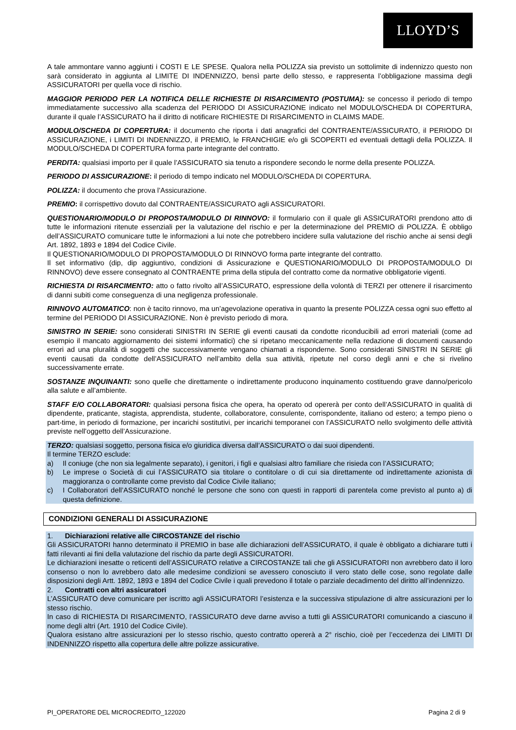LLOYD’S
A tale ammontare vanno aggiunti i COSTI E LE SPESE. Qualora nella POLIZZA sia previsto un sottolimite di indennizzo questo non sarà considerato in aggiunta al LIMITE DI INDENNIZZO, bensì parte dello stesso, e rappresenta l’obbligazione massima degli ASSICURATORI per quella voce di rischio.
MAGGIOR PERIODO PER LA NOTIFICA DELLE RICHIESTE DI RISARCIMENTO (POSTUMA): se concesso il periodo di tempo immediatamente successivo alla scadenza del PERIODO DI ASSICURAZIONE indicato nel MODULO/SCHEDA DI COPERTURA, durante il quale l’ASSICURATO ha il diritto di notificare RICHIESTE DI RISARCIMENTO in CLAIMS MADE.
MODULO/SCHEDA DI COPERTURA: il documento che riporta i dati anagrafici del CONTRAENTE/ASSICURATO, il PERIODO DI ASSICURAZIONE, i LIMITI DI INDENNIZZO, il PREMIO, le FRANCHIGIE e/o gli SCOPERTI ed eventuali dettagli della POLIZZA. Il MODULO/SCHEDA DI COPERTURA forma parte integrante del contratto.
PERDITA: qualsiasi importo per il quale l’ASSICURATO sia tenuto a rispondere secondo le norme della presente POLIZZA.
PERIODO DI ASSICURAZIONE: il periodo di tempo indicato nel MODULO/SCHEDA DI COPERTURA.
POLIZZA: il documento che prova l’Assicurazione.
PREMIO: il corrispettivo dovuto dal CONTRAENTE/ASSICURATO agli ASSICURATORI.
QUESTIONARIO/MODULO DI PROPOSTA/MODULO DI RINNOVO: il formulario con il quale gli ASSICURATORI prendono atto di tutte le informazioni ritenute essenziali per la valutazione del rischio e per la determinazione del PREMIO di POLIZZA. È obbligo dell’ASSICURATO comunicare tutte le informazioni a lui note che potrebbero incidere sulla valutazione del rischio anche ai sensi degli Art. 1892, 1893 e 1894 del Codice Civile.
Il QUESTIONARIO/MODULO DI PROPOSTA/MODULO DI RINNOVO forma parte integrante del contratto.
Il set informativo (dip, dip aggiuntivo, condizioni di Assicurazione e QUESTIONARIO/MODULO DI PROPOSTA/MODULO DI RINNOVO) deve essere consegnato al CONTRAENTE prima della stipula del contratto come da normative obbligatorie vigenti.
RICHIESTA DI RISARCIMENTO: atto o fatto rivolto all’ASSICURATO, espressione della volontà di TERZI per ottenere il risarcimento di danni subiti come conseguenza di una negligenza professionale.
RINNOVO AUTOMATICO: non è tacito rinnovo, ma un’agevolazione operativa in quanto la presente POLIZZA cessa ogni suo effetto al termine del PERIODO DI ASSICURAZIONE. Non è previsto periodo di mora.
SINISTRO IN SERIE: sono considerati SINISTRI IN SERIE gli eventi causati da condotte riconducibili ad errori materiali (come ad esempio il mancato aggiornamento dei sistemi informatici) che si ripetano meccanicamente nella redazione di documenti causando errori ad una pluralità di soggetti che successivamente vengano chiamati a risponderne. Sono considerati SINISTRI IN SERIE gli eventi causati da condotte dell’ASSICURATO nell’ambito della sua attività, ripetute nel corso degli anni e che si rivelino successivamente errate.
SOSTANZE INQUINANTI: sono quelle che direttamente o indirettamente producono inquinamento costituendo grave danno/pericolo alla salute e all’ambiente.
STAFF E/O COLLABORATORI: qualsiasi persona fisica che opera, ha operato od opererà per conto dell’ASSICURATO in qualità di dipendente, praticante, stagista, apprendista, studente, collaboratore, consulente, corrispondente, italiano od estero; a tempo pieno o part-time, in periodo di formazione, per incarichi sostitutivi, per incarichi temporanei con l’ASSICURATO nello svolgimento delle attività previste nell’oggetto dell’Assicurazione.
TERZO: qualsiasi soggetto, persona fisica e/o giuridica diversa dall’ASSICURATO o dai suoi dipendenti.
Il termine TERZO esclude:
a) Il coniuge (che non sia legalmente separato), i genitori, i figli e qualsiasi altro familiare che risieda con l’ASSICURATO;
b) Le imprese o Società di cui l’ASSICURATO sia titolare o contitolare o di cui sia direttamente od indirettamente azionista di maggioranza o controllante come previsto dal Codice Civile italiano;
c) I Collaboratori dell’ASSICURATO nonché le persone che sono con questi in rapporti di parentela come previsto al punto a) di questa definizione.
CONDIZIONI GENERALI DI ASSICURAZIONE
1. Dichiarazioni relative alle CIRCOSTANZE del rischio
Gli ASSICURATORI hanno determinato il PREMIO in base alle dichiarazioni dell’ASSICURATO, il quale è obbligato a dichiarare tutti i fatti rilevanti ai fini della valutazione del rischio da parte degli ASSICURATORI.
Le dichiarazioni inesatte o reticenti dell’ASSICURATO relative a CIRCOSTANZE tali che gli ASSICURATORI non avrebbero dato il loro consenso o non lo avrebbero dato alle medesime condizioni se avessero conosciuto il vero stato delle cose, sono regolate dalle disposizioni degli Artt. 1892, 1893 e 1894 del Codice Civile i quali prevedono il totale o parziale decadimento del diritto all’indennizzo.
2. Contratti con altri assicuratori
L’ASSICURATO deve comunicare per iscritto agli ASSICURATORI l’esistenza e la successiva stipulazione di altre assicurazioni per lo stesso rischio.
In caso di RICHIESTA DI RISARCIMENTO, l’ASSICURATO deve darne avviso a tutti gli ASSICURATORI comunicando a ciascuno il nome degli altri (Art. 1910 del Codice Civile).
Qualora esistano altre assicurazioni per lo stesso rischio, questo contratto opererà a 2° rischio, cioè per l’eccedenza dei LIMITI DI INDENNIZZO rispetto alla copertura delle altre polizze assicurative.
PI_OPERATORE DEL MICROCREDITO_122020 Pagina 2 di 9